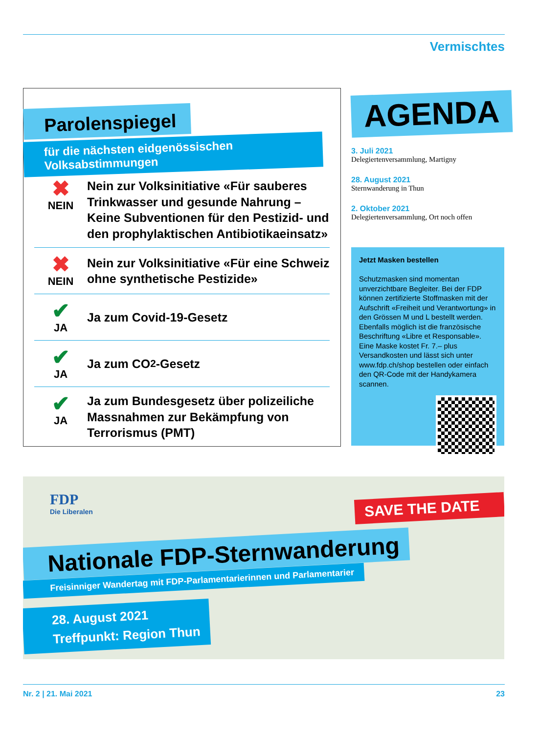Vermischtes
Parolenspiegel
für die nächsten eidgenössischen Volksabstimmungen
✖
NEIN
Nein zur Volksinitiative «Für sauberes Trinkwasser und gesunde Nahrung – Keine Subventionen für den Pestizid- und den prophylaktischen Antibiotikaeinsatz»
✖
NEIN
Nein zur Volksinitiative «Für eine Schweiz ohne synthetische Pestizide»
✔
JA
Ja zum Covid-19-Gesetz
✔
JA
Ja zum CO<sub>2</sub>-Gesetz
✔
JA
Ja zum Bundesgesetz über polizeiliche Massnahmen zur Bekämpfung von Terrorismus (PMT)
AGENDA
3. Juli 2021
Delegiertenversammlung, Martigny
28. August 2021
Sternwanderung in Thun
2. Oktober 2021
Delegiertenversammlung, Ort noch offen
Jetzt Masken bestellen
Schutzmasken sind momentan unverzichtbare Begleiter. Bei der FDP können zertifizierte Stoffmasken mit der Aufschrift «Freiheit und Verantwortung» in den Grössen M und L bestellt werden. Ebenfalls möglich ist die französische Beschriftung «Libre et Responsable». Eine Maske kostet Fr. 7.– plus Versandkosten und lässt sich unter www.fdp.ch/shop bestellen oder einfach den QR-Code mit der Handykamera scannen.
FDP
Die Liberalen
SAVE THE DATE
Nationale FDP-Sternwanderung
Freisinniger Wandertag mit FDP-Parlamentarierinnen und Parlamentarier
28. August 2021
Treffpunkt: Region Thun
Nr. 2 | 21. Mai 2021 23